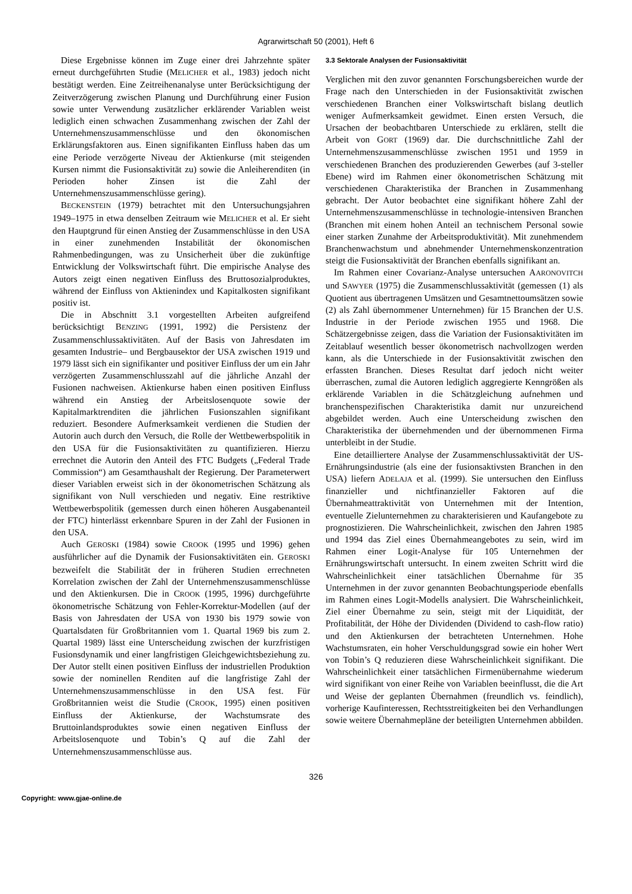Agrarwirtschaft 50 (2001), Heft 6
Diese Ergebnisse können im Zuge einer drei Jahrzehnte später erneut durchgeführten Studie (MELICHER et al., 1983) jedoch nicht bestätigt werden. Eine Zeitreihenanalyse unter Berücksichtigung der Zeitverzögerung zwischen Planung und Durchführung einer Fusion sowie unter Verwendung zusätzlicher erklärender Variablen weist lediglich einen schwachen Zusammenhang zwischen der Zahl der Unternehmenszusammenschlüsse und den ökonomischen Erklärungsfaktoren aus. Einen signifikanten Einfluss haben das um eine Periode verzögerte Niveau der Aktienkurse (mit steigenden Kursen nimmt die Fusionsaktivität zu) sowie die Anleiherenditen (in Perioden hoher Zinsen ist die Zahl der Unternehmenszusammenschlüsse gering).
BECKENSTEIN (1979) betrachtet mit den Untersuchungsjahren 1949–1975 in etwa denselben Zeitraum wie MELICHER et al. Er sieht den Hauptgrund für einen Anstieg der Zusammenschlüsse in den USA in einer zunehmenden Instabilität der ökonomischen Rahmenbedingungen, was zu Unsicherheit über die zukünftige Entwicklung der Volkswirtschaft führt. Die empirische Analyse des Autors zeigt einen negativen Einfluss des Bruttosozialproduktes, während der Einfluss von Aktienindex und Kapitalkosten signifikant positiv ist.
Die in Abschnitt 3.1 vorgestellten Arbeiten aufgreifend berücksichtigt BENZING (1991, 1992) die Persistenz der Zusammenschlussaktivitäten. Auf der Basis von Jahresdaten im gesamten Industrie– und Bergbausektor der USA zwischen 1919 und 1979 lässt sich ein signifikanter und positiver Einfluss der um ein Jahr verzögerten Zusammenschlusszahl auf die jährliche Anzahl der Fusionen nachweisen. Aktienkurse haben einen positiven Einfluss während ein Anstieg der Arbeitslosenquote sowie der Kapitalmarktrenditen die jährlichen Fusionszahlen signifikant reduziert. Besondere Aufmerksamkeit verdienen die Studien der Autorin auch durch den Versuch, die Rolle der Wettbewerbspolitik in den USA für die Fusionsaktivitäten zu quantifizieren. Hierzu errechnet die Autorin den Anteil des FTC Budgets („Federal Trade Commission“) am Gesamthaushalt der Regierung. Der Parameterwert dieser Variablen erweist sich in der ökonometrischen Schätzung als signifikant von Null verschieden und negativ. Eine restriktive Wettbewerbspolitik (gemessen durch einen höheren Ausgabenanteil der FTC) hinterlässt erkennbare Spuren in der Zahl der Fusionen in den USA.
Auch GEROSKI (1984) sowie CROOK (1995 und 1996) gehen ausführlicher auf die Dynamik der Fusionsaktivitäten ein. GEROSKI bezweifelt die Stabilität der in früheren Studien errechneten Korrelation zwischen der Zahl der Unternehmenszusammenschlüsse und den Aktienkursen. Die in CROOK (1995, 1996) durchgeführte ökonometrische Schätzung von Fehler-Korrektur-Modellen (auf der Basis von Jahresdaten der USA von 1930 bis 1979 sowie von Quartalsdaten für Großbritannien vom 1. Quartal 1969 bis zum 2. Quartal 1989) lässt eine Unterscheidung zwischen der kurzfristigen Fusionsdynamik und einer langfristigen Gleichgewichtsbeziehung zu. Der Autor stellt einen positiven Einfluss der industriellen Produktion sowie der nominellen Renditen auf die langfristige Zahl der Unternehmenszusammenschlüsse in den USA fest. Für Großbritannien weist die Studie (CROOK, 1995) einen positiven Einfluss der Aktienkurse, der Wachstumsrate des Bruttoinlandsproduktes sowie einen negativen Einfluss der Arbeitslosenquote und Tobin’s Q auf die Zahl der Unternehmenszusammenschlüsse aus.
3.3 Sektorale Analysen der Fusionsaktivität
Verglichen mit den zuvor genannten Forschungsbereichen wurde der Frage nach den Unterschieden in der Fusionsaktivität zwischen verschiedenen Branchen einer Volkswirtschaft bislang deutlich weniger Aufmerksamkeit gewidmet. Einen ersten Versuch, die Ursachen der beobachtbaren Unterschiede zu erklären, stellt die Arbeit von GORT (1969) dar. Die durchschnittliche Zahl der Unternehmenszusammenschlüsse zwischen 1951 und 1959 in verschiedenen Branchen des produzierenden Gewerbes (auf 3-steller Ebene) wird im Rahmen einer ökonometrischen Schätzung mit verschiedenen Charakteristika der Branchen in Zusammenhang gebracht. Der Autor beobachtet eine signifikant höhere Zahl der Unternehmenszusammenschlüsse in technologie-intensiven Branchen (Branchen mit einem hohen Anteil an technischem Personal sowie einer starken Zunahme der Arbeitsproduktivität). Mit zunehmendem Branchenwachstum und abnehmender Unternehmenskonzentration steigt die Fusionsaktivität der Branchen ebenfalls signifikant an.
Im Rahmen einer Covarianz-Analyse untersuchen AARONOVITCH und SAWYER (1975) die Zusammenschlussaktivität (gemessen (1) als Quotient aus übertragenen Umsätzen und Gesamtnettoumsätzen sowie (2) als Zahl übernommener Unternehmen) für 15 Branchen der U.S. Industrie in der Periode zwischen 1955 und 1968. Die Schätzergebnisse zeigen, dass die Variation der Fusionsaktivitäten im Zeitablauf wesentlich besser ökonometrisch nachvollzogen werden kann, als die Unterschiede in der Fusionsaktivität zwischen den erfassten Branchen. Dieses Resultat darf jedoch nicht weiter überraschen, zumal die Autoren lediglich aggregierte Kenngrößen als erklärende Variablen in die Schätzgleichung aufnehmen und branchenspezifischen Charakteristika damit nur unzureichend abgebildet werden. Auch eine Unterscheidung zwischen den Charakteristika der übernehmenden und der übernommenen Firma unterbleibt in der Studie.
Eine detailliertere Analyse der Zusammenschlussaktivität der US-Ernährungsindustrie (als eine der fusionsaktivsten Branchen in den USA) liefern ADELAJA et al. (1999). Sie untersuchen den Einfluss finanzieller und nichtfinanzieller Faktoren auf die Übernahmeattraktivität von Unternehmen mit der Intention, eventuelle Zielunternehmen zu charakterisieren und Kaufangebote zu prognostizieren. Die Wahrscheinlichkeit, zwischen den Jahren 1985 und 1994 das Ziel eines Übernahmeangebotes zu sein, wird im Rahmen einer Logit-Analyse für 105 Unternehmen der Ernährungswirtschaft untersucht. In einem zweiten Schritt wird die Wahrscheinlichkeit einer tatsächlichen Übernahme für 35 Unternehmen in der zuvor genannten Beobachtungsperiode ebenfalls im Rahmen eines Logit-Modells analysiert. Die Wahrscheinlichkeit, Ziel einer Übernahme zu sein, steigt mit der Liquidität, der Profitabilität, der Höhe der Dividenden (Dividend to cash-flow ratio) und den Aktienkursen der betrachteten Unternehmen. Hohe Wachstumsraten, ein hoher Verschuldungsgrad sowie ein hoher Wert von Tobin’s Q reduzieren diese Wahrscheinlichkeit signifikant. Die Wahrscheinlichkeit einer tatsächlichen Firmenübernahme wiederum wird signifikant von einer Reihe von Variablen beeinflusst, die die Art und Weise der geplanten Übernahmen (freundlich vs. feindlich), vorherige Kaufinteressen, Rechtsstreitigkeiten bei den Verhandlungen sowie weitere Übernahmepläne der beteiligten Unternehmen abbilden.
326
Copyright: www.gjae-online.de